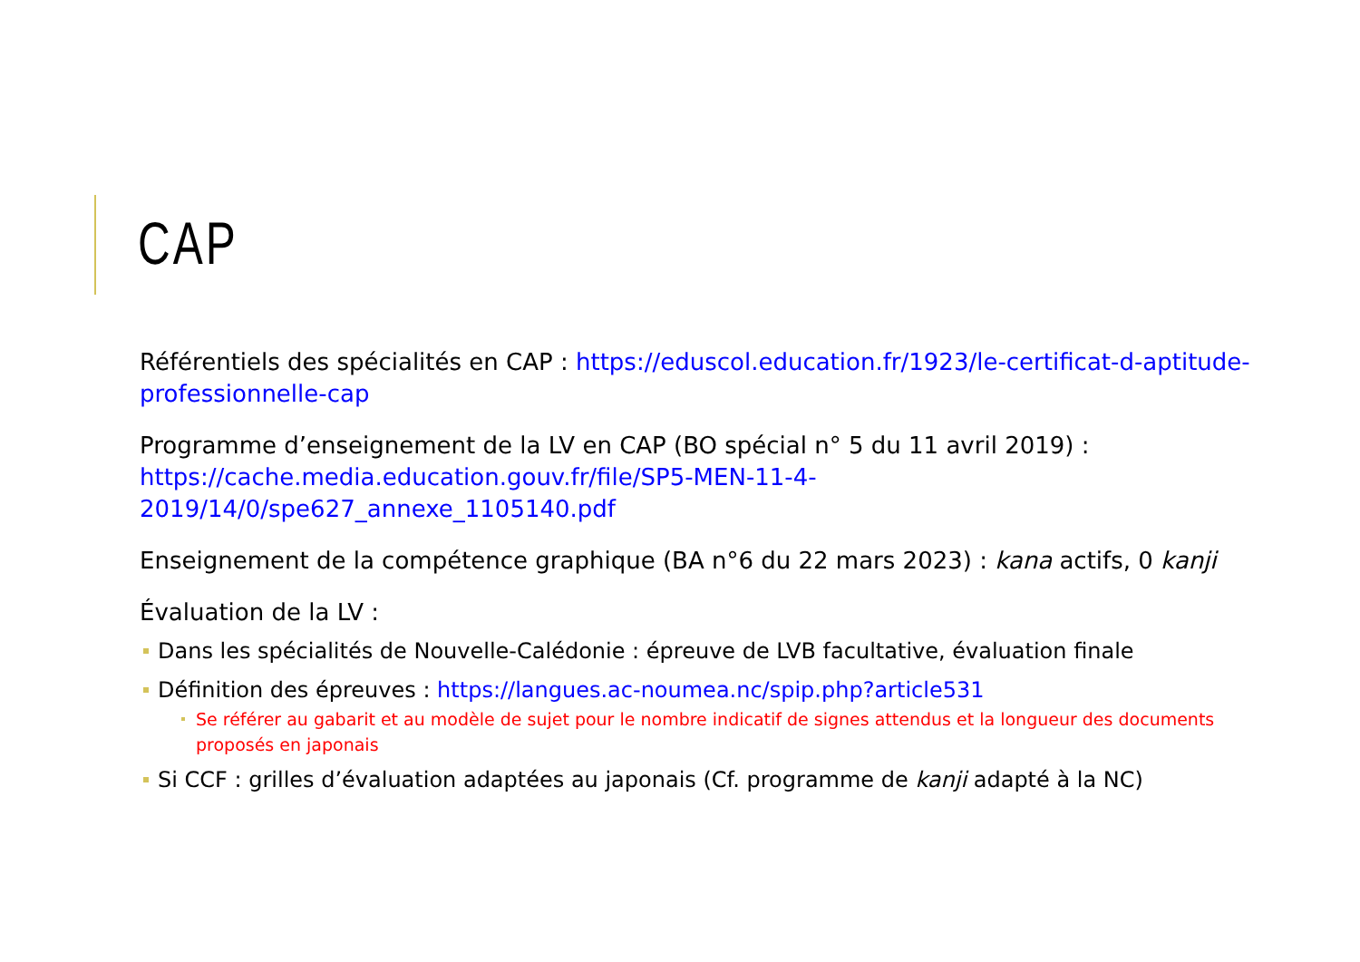CAP
Référentiels des spécialités en CAP : https://eduscol.education.fr/1923/le-certificat-d-aptitude-professionnelle-cap
Programme d’enseignement de la LV en CAP (BO spécial n° 5 du 11 avril 2019) : https://cache.media.education.gouv.fr/file/SP5-MEN-11-4-2019/14/0/spe627_annexe_1105140.pdf
Enseignement de la compétence graphique (BA n°6 du 22 mars 2023) : kana actifs, 0 kanji
Évaluation de la LV :
Dans les spécialités de Nouvelle-Calédonie : épreuve de LVB facultative, évaluation finale
Définition des épreuves : https://langues.ac-noumea.nc/spip.php?article531
Se référer au gabarit et au modèle de sujet pour le nombre indicatif de signes attendus et la longueur des documents proposés en japonais
Si CCF : grilles d’évaluation adaptées au japonais (Cf. programme de kanji adapté à la NC)